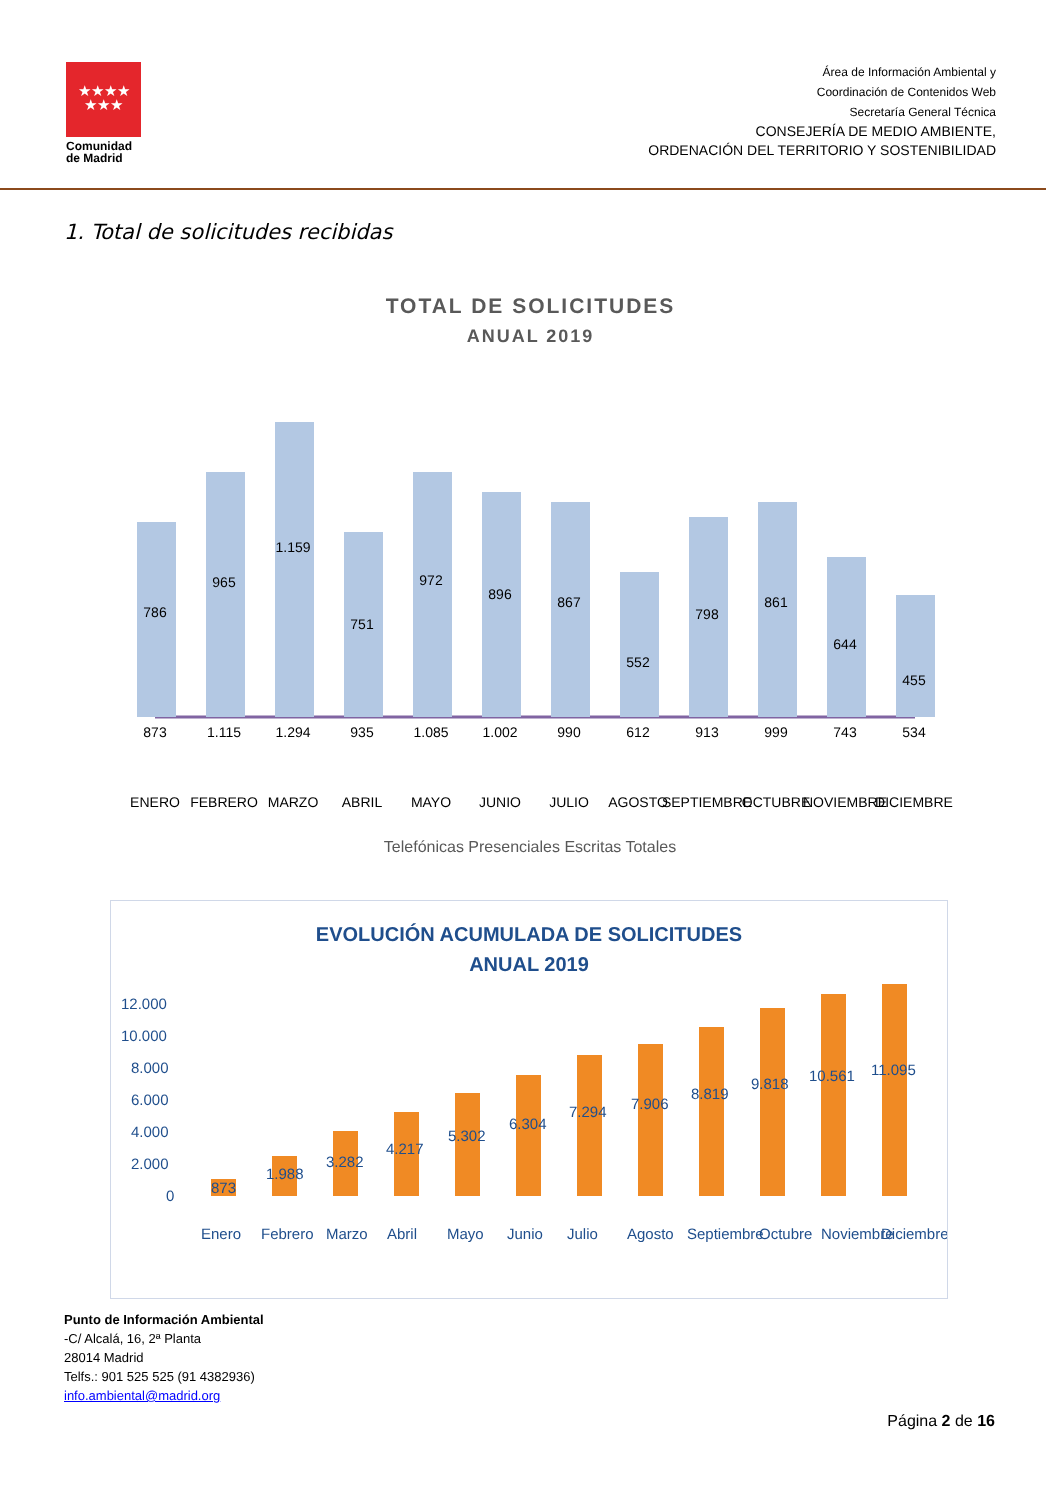★★★★
★★★
Comunidad de Madrid
Área de Información Ambiental y
Coordinación de Contenidos Web
Secretaría General Técnica
CONSEJERÍA DE MEDIO AMBIENTE,
ORDENACIÓN DEL TERRITORIO Y SOSTENIBILIDAD
1. Total de solicitudes recibidas
TOTAL DE SOLICITUDES
ANUAL 2019
786
965
1.159
751
972
896
867
552
798
861
644
455
873
1.115
1.294
935
1.085
1.002
990
612
913
999
743
534
ENERO
FEBRERO
MARZO
ABRIL
MAYO
JUNIO
JULIO
AGOSTO
SEPTIEMBRE
OCTUBRE
NOVIEMBRE
DICIEMBRE
Telefónicas Presenciales Escritas Totales
EVOLUCIÓN ACUMULADA DE SOLICITUDES
ANUAL 2019
12.000
10.000
8.000
6.000
4.000
2.000
0
873
1.988
3.282
4.217
5.302
6.304
7.294
7.906
8.819
9.818
10.561
11.095
Enero
Febrero
Marzo
Abril
Mayo
Junio
Julio
Agosto
Septiembre
Octubre
Noviembre
Diciembre
Punto de Información Ambiental
-C/ Alcalá, 16, 2ª Planta
28014 Madrid
Telfs.: 901 525 525 (91 4382936)
info.ambiental@madrid.org
Página 2 de 16